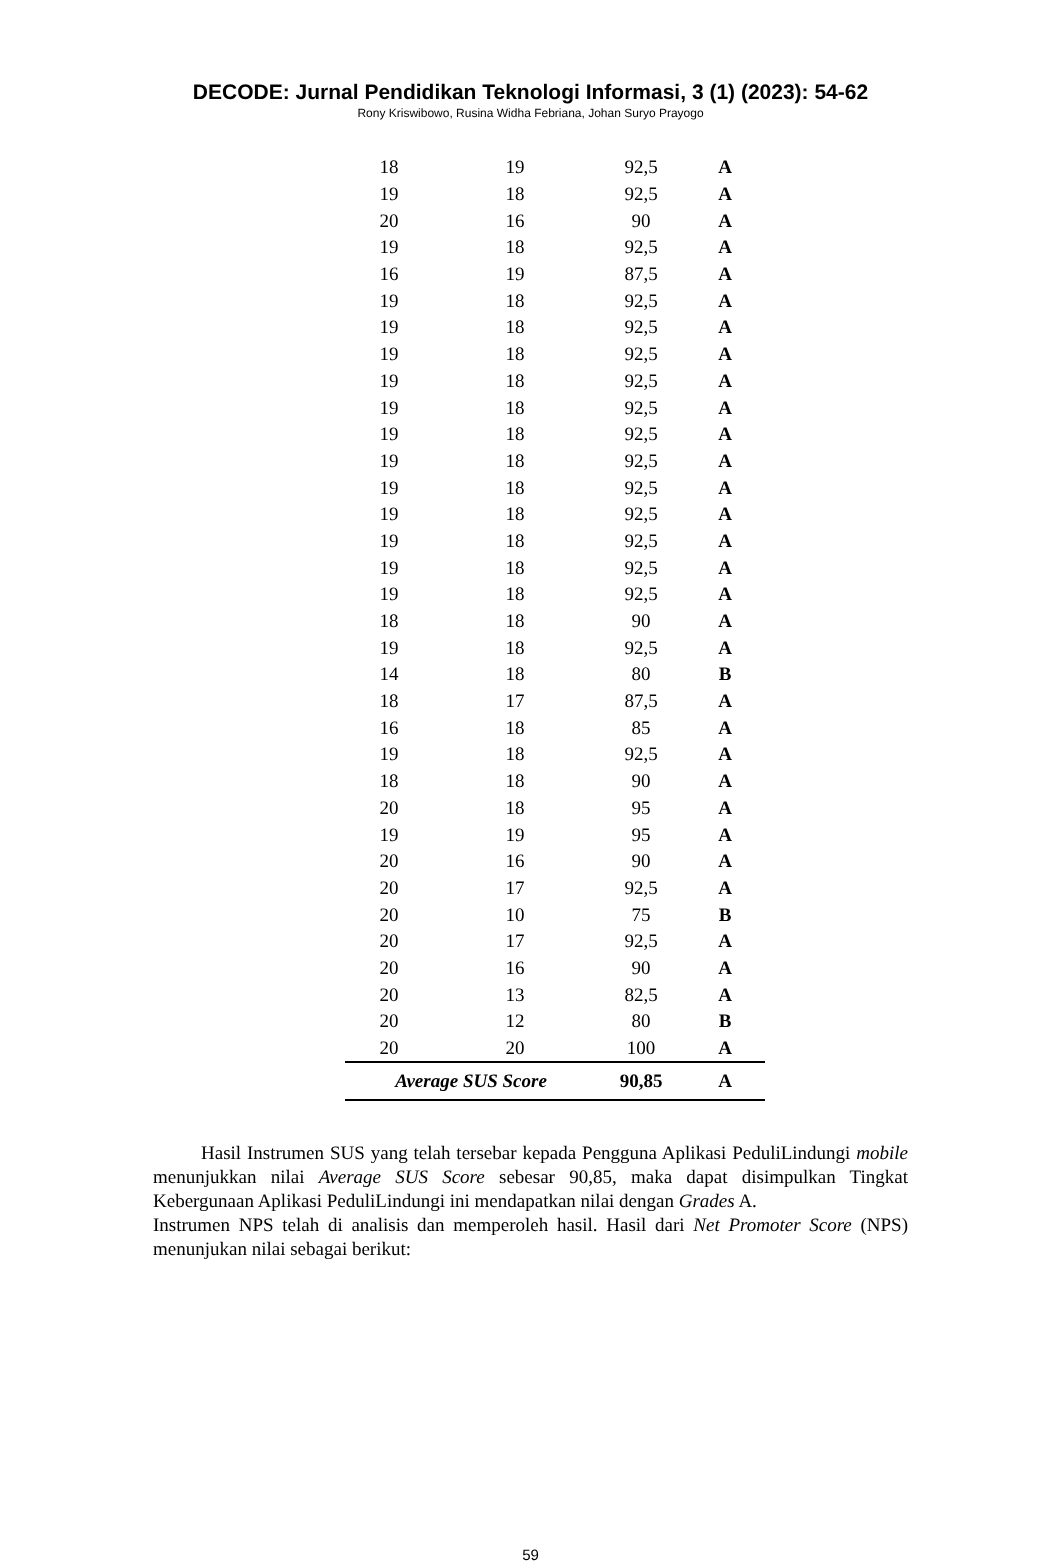DECODE: Jurnal Pendidikan Teknologi Informasi, 3 (1) (2023): 54-62
Rony Kriswibowo, Rusina Widha Febriana, Johan Suryo Prayogo
| 18 | 19 | 92,5 | A |
| 19 | 18 | 92,5 | A |
| 20 | 16 | 90 | A |
| 19 | 18 | 92,5 | A |
| 16 | 19 | 87,5 | A |
| 19 | 18 | 92,5 | A |
| 19 | 18 | 92,5 | A |
| 19 | 18 | 92,5 | A |
| 19 | 18 | 92,5 | A |
| 19 | 18 | 92,5 | A |
| 19 | 18 | 92,5 | A |
| 19 | 18 | 92,5 | A |
| 19 | 18 | 92,5 | A |
| 19 | 18 | 92,5 | A |
| 19 | 18 | 92,5 | A |
| 19 | 18 | 92,5 | A |
| 19 | 18 | 92,5 | A |
| 18 | 18 | 90 | A |
| 19 | 18 | 92,5 | A |
| 14 | 18 | 80 | B |
| 18 | 17 | 87,5 | A |
| 16 | 18 | 85 | A |
| 19 | 18 | 92,5 | A |
| 18 | 18 | 90 | A |
| 20 | 18 | 95 | A |
| 19 | 19 | 95 | A |
| 20 | 16 | 90 | A |
| 20 | 17 | 92,5 | A |
| 20 | 10 | 75 | B |
| 20 | 17 | 92,5 | A |
| 20 | 16 | 90 | A |
| 20 | 13 | 82,5 | A |
| 20 | 12 | 80 | B |
| 20 | 20 | 100 | A |
| Average SUS Score | | 90,85 | A |
Hasil Instrumen SUS yang telah tersebar kepada Pengguna Aplikasi PeduliLindungi mobile menunjukkan nilai Average SUS Score sebesar 90,85, maka dapat disimpulkan Tingkat Kebergunaan Aplikasi PeduliLindungi ini mendapatkan nilai dengan Grades A.
Instrumen NPS telah di analisis dan memperoleh hasil. Hasil dari Net Promoter Score (NPS) menunjukan nilai sebagai berikut:
59